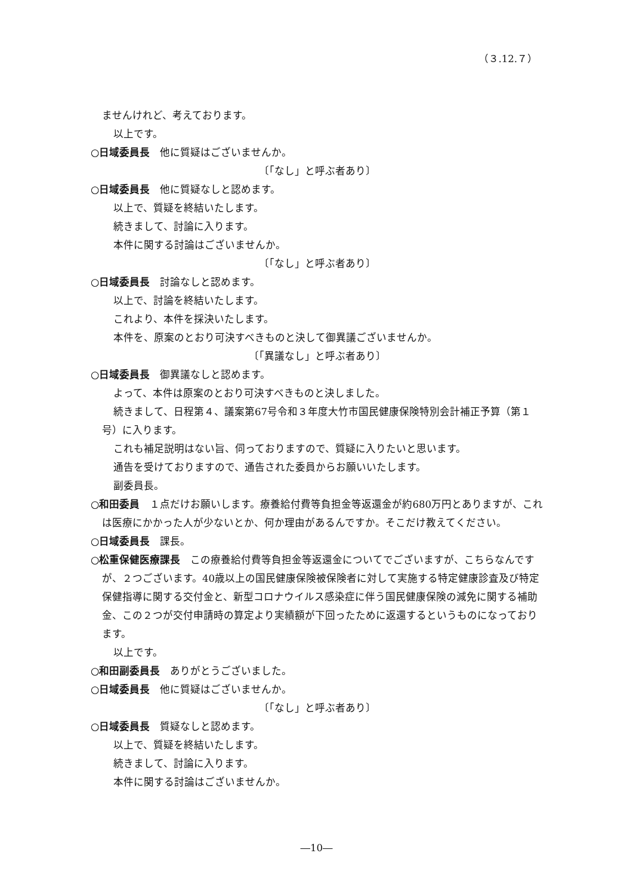（３.12.７）
ませんけれど、考えております。
以上です。
○日域委員長　他に質疑はございませんか。
〔「なし」と呼ぶ者あり〕
○日域委員長　他に質疑なしと認めます。
以上で、質疑を終結いたします。
続きまして、討論に入ります。
本件に関する討論はございませんか。
〔「なし」と呼ぶ者あり〕
○日域委員長　討論なしと認めます。
以上で、討論を終結いたします。
これより、本件を採決いたします。
本件を、原案のとおり可決すべきものと決して御異議ございませんか。
〔「異議なし」と呼ぶ者あり〕
○日域委員長　御異議なしと認めます。
よって、本件は原案のとおり可決すべきものと決しました。
続きまして、日程第４、議案第67号令和３年度大竹市国民健康保険特別会計補正予算（第１号）に入ります。
これも補足説明はない旨、伺っておりますので、質疑に入りたいと思います。
通告を受けておりますので、通告された委員からお願いいたします。
副委員長。
○和田委員　１点だけお願いします。療養給付費等負担金等返還金が約680万円とありますが、これは医療にかかった人が少ないとか、何か理由があるんですか。そこだけ教えてください。
○日域委員長　課長。
○松重保健医療課長　この療養給付費等負担金等返還金についてでございますが、こちらなんですが、２つございます。40歳以上の国民健康保険被保険者に対して実施する特定健康診査及び特定保健指導に関する交付金と、新型コロナウイルス感染症に伴う国民健康保険の減免に関する補助金、この２つが交付申請時の算定より実績額が下回ったために返還するというものになっております。
以上です。
○和田副委員長　ありがとうございました。
○日域委員長　他に質疑はございませんか。
〔「なし」と呼ぶ者あり〕
○日域委員長　質疑なしと認めます。
以上で、質疑を終結いたします。
続きまして、討論に入ります。
本件に関する討論はございませんか。
―10―